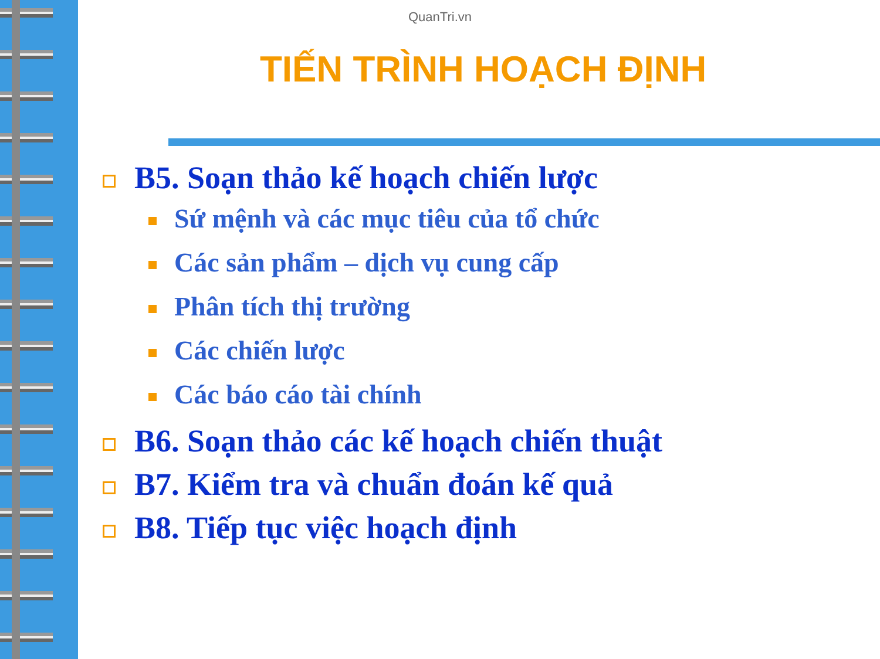QuanTri.vn
TIẾN TRÌNH HOẠCH ĐỊNH
B5. Soạn thảo kế hoạch chiến lược
Sứ mệnh và các mục tiêu của tổ chức
Các sản phẩm – dịch vụ cung cấp
Phân tích thị trường
Các chiến lược
Các báo cáo tài chính
B6. Soạn thảo các kế hoạch chiến thuật
B7. Kiểm tra và chuẩn đoán kế quả
B8. Tiếp tục việc hoạch định